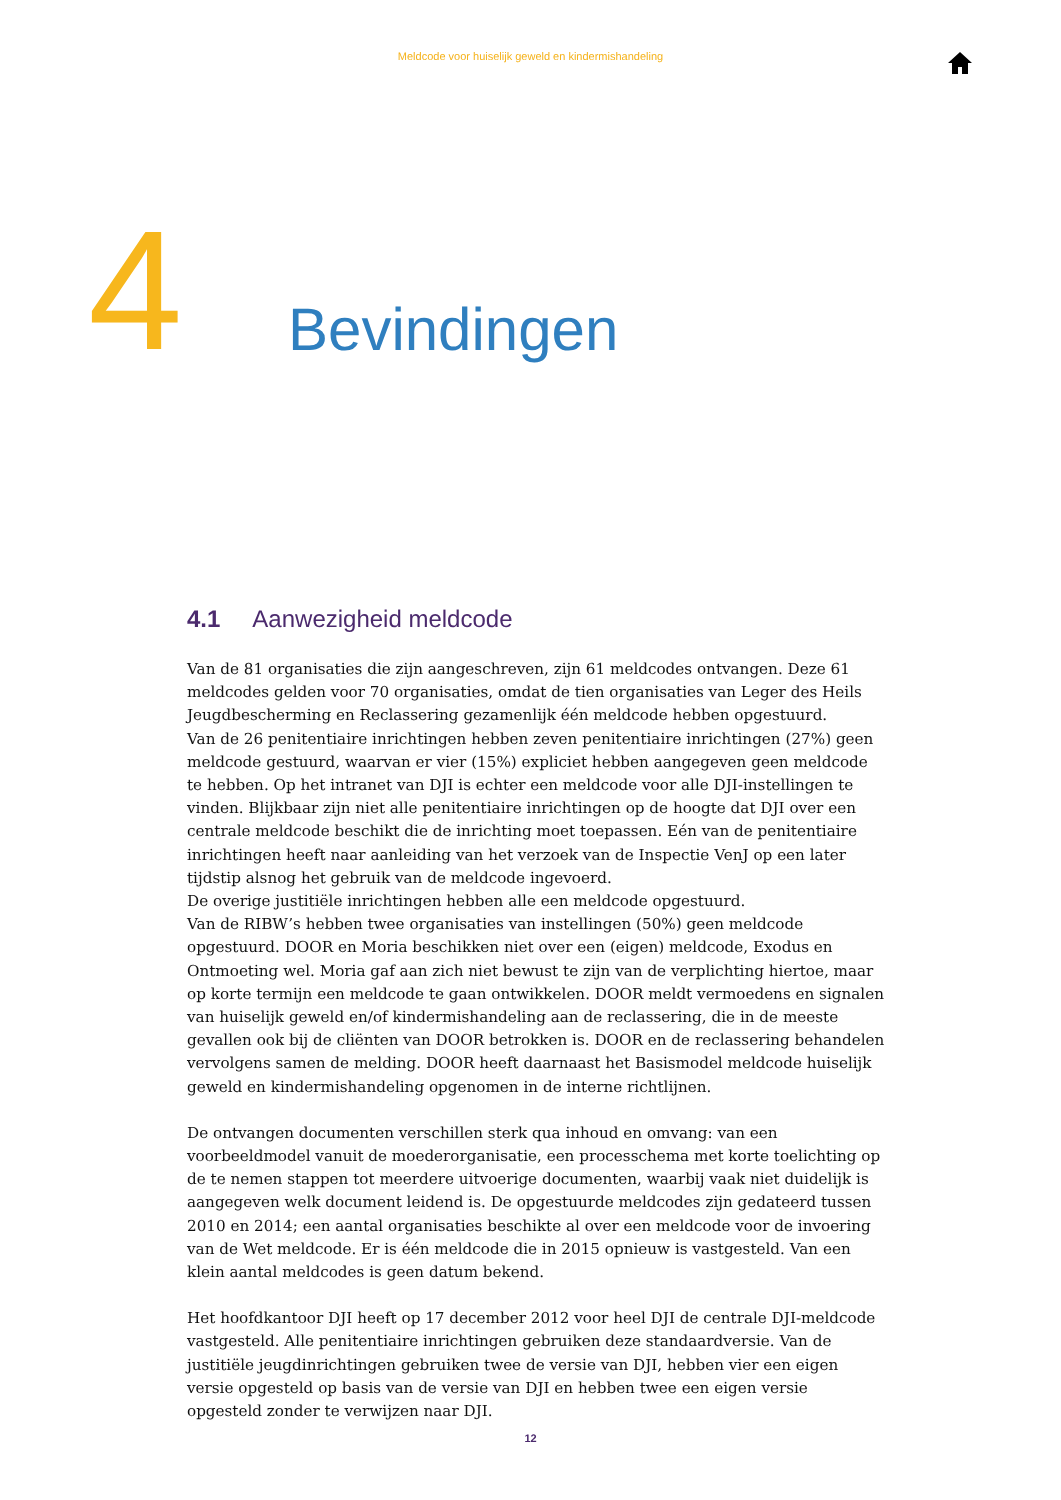Meldcode voor huiselijk geweld en kindermishandeling
4 Bevindingen
4.1 Aanwezigheid meldcode
Van de 81 organisaties die zijn aangeschreven, zijn 61 meldcodes ontvangen. Deze 61 meldcodes gelden voor 70 organisaties, omdat de tien organisaties van Leger des Heils Jeugdbescherming en Reclassering gezamenlijk één meldcode hebben opgestuurd.
Van de 26 penitentiaire inrichtingen hebben zeven penitentiaire inrichtingen (27%) geen meldcode gestuurd, waarvan er vier (15%) expliciet hebben aangegeven geen meldcode te hebben. Op het intranet van DJI is echter een meldcode voor alle DJI-instellingen te vinden. Blijkbaar zijn niet alle penitentiaire inrichtingen op de hoogte dat DJI over een centrale meld­code beschikt die de inrichting moet toepassen. Eén van de penitentiaire inrichtingen heeft naar aanleiding van het verzoek van de Inspectie VenJ op een later tijdstip alsnog het gebruik van de meldcode ingevoerd.
De overige justitiële inrichtingen hebben alle een meldcode opgestuurd.
Van de RIBW’s hebben twee organisaties van instellingen (50%) geen meldcode opgestuurd. DOOR en Moria beschikken niet over een (eigen) meldcode, Exodus en Ontmoeting wel. Moria gaf aan zich niet bewust te zijn van de verplichting hiertoe, maar op korte termijn een meldcode te gaan ontwikkelen. DOOR meldt vermoedens en signalen van huiselijk geweld en/of kinder­mishandeling aan de reclassering, die in de meeste gevallen ook bij de cliënten van DOOR betrokken is. DOOR en de reclassering behandelen vervolgens samen de melding. DOOR heeft daarnaast het Basismodel meldcode huiselijk geweld en kindermishandeling opgenomen in de interne richtlijnen.
De ontvangen documenten verschillen sterk qua inhoud en omvang: van een voorbeeldmodel vanuit de moederorganisatie, een processchema met korte toelichting op de te nemen stappen tot meerdere uitvoerige documenten, waarbij vaak niet duidelijk is aangegeven welk document leidend is. De opgestuurde meldcodes zijn gedateerd tussen 2010 en 2014; een aantal organisa­ties beschikte al over een meldcode voor de invoering van de Wet meldcode. Er is één meldcode die in 2015 opnieuw is vastgesteld. Van een klein aantal meldcodes is geen datum bekend.
Het hoofdkantoor DJI heeft op 17 december 2012 voor heel DJI de centrale DJI-meldcode vastge­steld. Alle penitentiaire inrichtingen gebruiken deze standaardversie. Van de justitiële jeugdin­richtingen gebruiken twee de versie van DJI, hebben vier een eigen versie opgesteld op basis van de versie van DJI en hebben twee een eigen versie opgesteld zonder te verwijzen naar DJI.
12